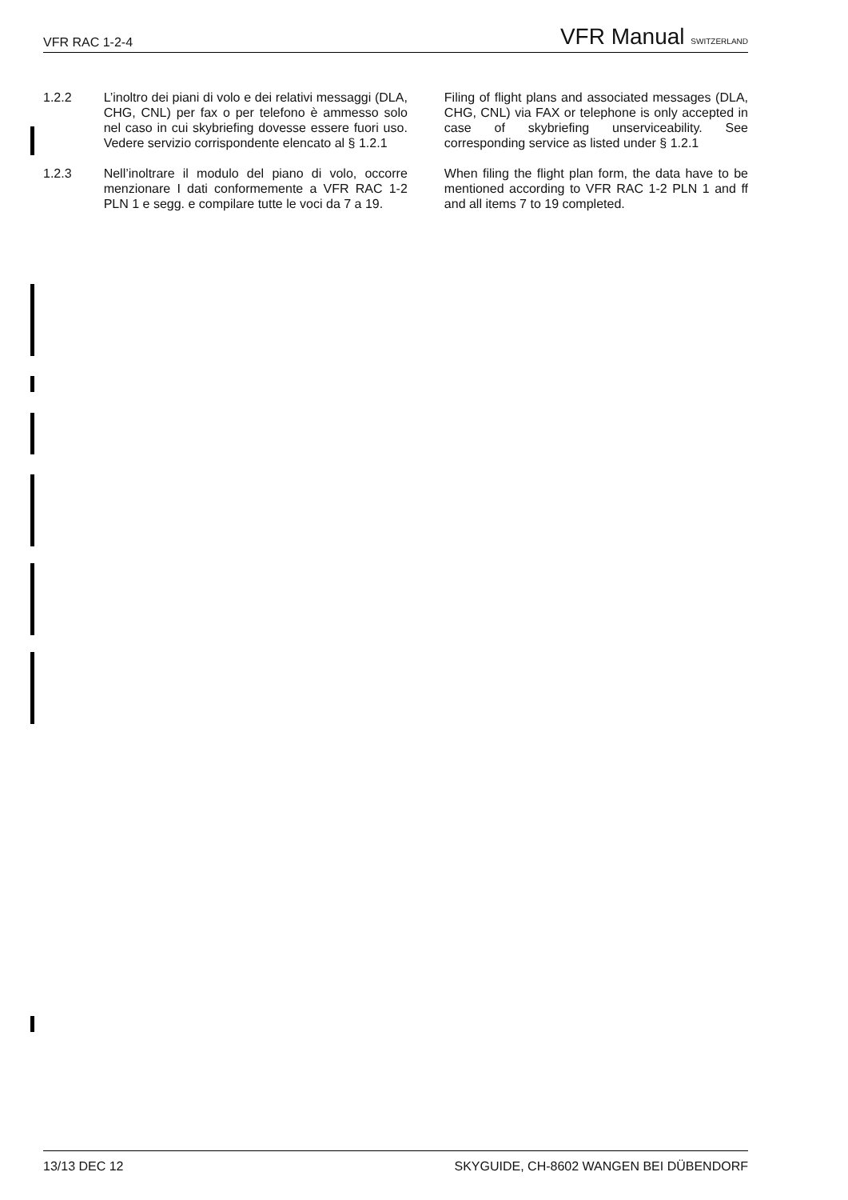VFR RAC 1-2-4 VFR Manual SWITZERLAND
1.2.2 L’inoltro dei piani di volo e dei relativi messaggi (DLA, CHG, CNL) per fax o per telefono è ammesso solo nel caso in cui skybriefing dovesse essere fuori uso. Vedere servizio corrispondente elencato al § 1.2.1
Filing of flight plans and associated messages (DLA, CHG, CNL) via FAX or telephone is only accepted in case of skybriefing unserviceability. See corresponding service as listed under § 1.2.1
1.2.3 Nell’inoltrare il modulo del piano di volo, occorre menzionare I dati conformemente a VFR RAC 1-2 PLN 1 e segg. e compilare tutte le voci da 7 a 19.
When filing the flight plan form, the data have to be mentioned according to VFR RAC 1-2 PLN 1 and ff and all items 7 to 19 completed.
13/13 DEC 12 SKYGUIDE, CH-8602 WANGEN BEI DÜBENDORF